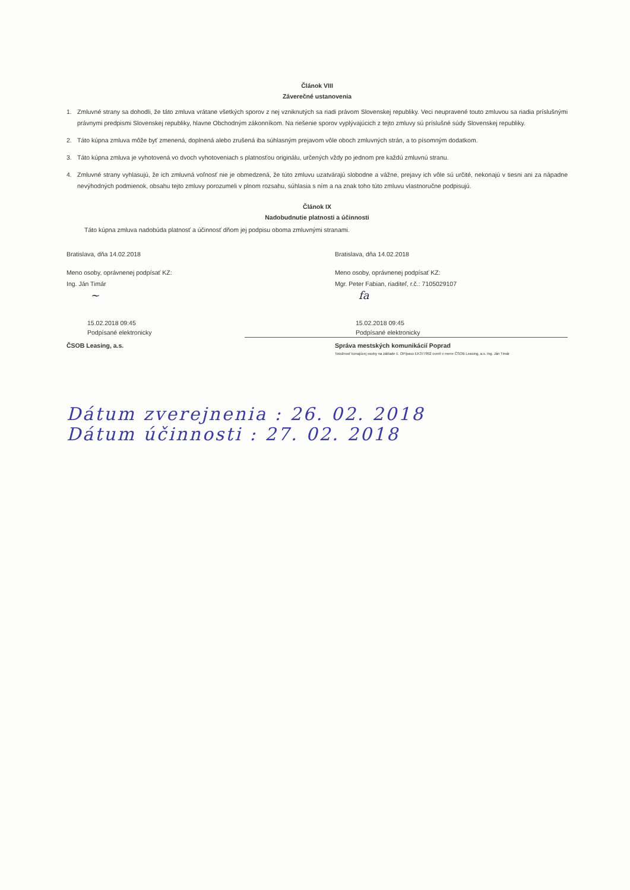Článok VIII
Záverečné ustanovenia
1. Zmluvné strany sa dohodli, že táto zmluva vrátane všetkých sporov z nej vzniknutých sa riadi právom Slovenskej republiky. Veci neupravené touto zmluvou sa riadia príslušnými právnymi predpismi Slovenskej republiky, hlavne Obchodným zákonníkom. Na riešenie sporov vyplývajúcich z tejto zmluvy sú príslušné súdy Slovenskej republiky.
2. Táto kúpna zmluva môže byť zmenená, doplnená alebo zrušená iba súhlasným prejavom vôle oboch zmluvných strán, a to písomným dodatkom.
3. Táto kúpna zmluva je vyhotovená vo dvoch vyhotoveniach s platnosťou originálu, určených vždy po jednom pre každú zmluvnú stranu.
4. Zmluvné strany vyhlasujú, že ich zmluvná voľnosť nie je obmedzená, že túto zmluvu uzatvárajú slobodne a vážne, prejavy ich vôle sú určité, nekonajú v tiesni ani za nápadne nevýhodných podmienok, obsahu tejto zmluvy porozumeli v plnom rozsahu, súhlasia s ním a na znak toho túto zmluvu vlastnoručne podpisujú.
Článok IX
Nadobudnutie platnosti a účinnosti
Táto kúpna zmluva nadobúda platnosť a účinnosť dňom jej podpisu oboma zmluvnými stranami.
Bratislava, dňa 14.02.2018
Meno osoby, oprávnenej podpísať KZ:
Ing. Ján Timár
~
15.02.2018 09:45
Podpísané elektronicky
Bratislava, dňa 14.02.2018
Meno osoby, oprávnenej podpísať KZ:
Mgr. Peter Fabian, riaditeľ, r.č.: 7105029107
fa
15.02.2018 09:45
Podpísané elektronicky
ČSOB Leasing, a.s. Správa mestských komunikácií Poprad
Totožnosť konajúcej osoby na základe č. OP/pasu EK377892 overil v mene ČSOB Leasing, a.s. Ing. Ján Timár
Dátum zverejnenia : 26. 02. 2018
Dátum účinnosti : 27. 02. 2018